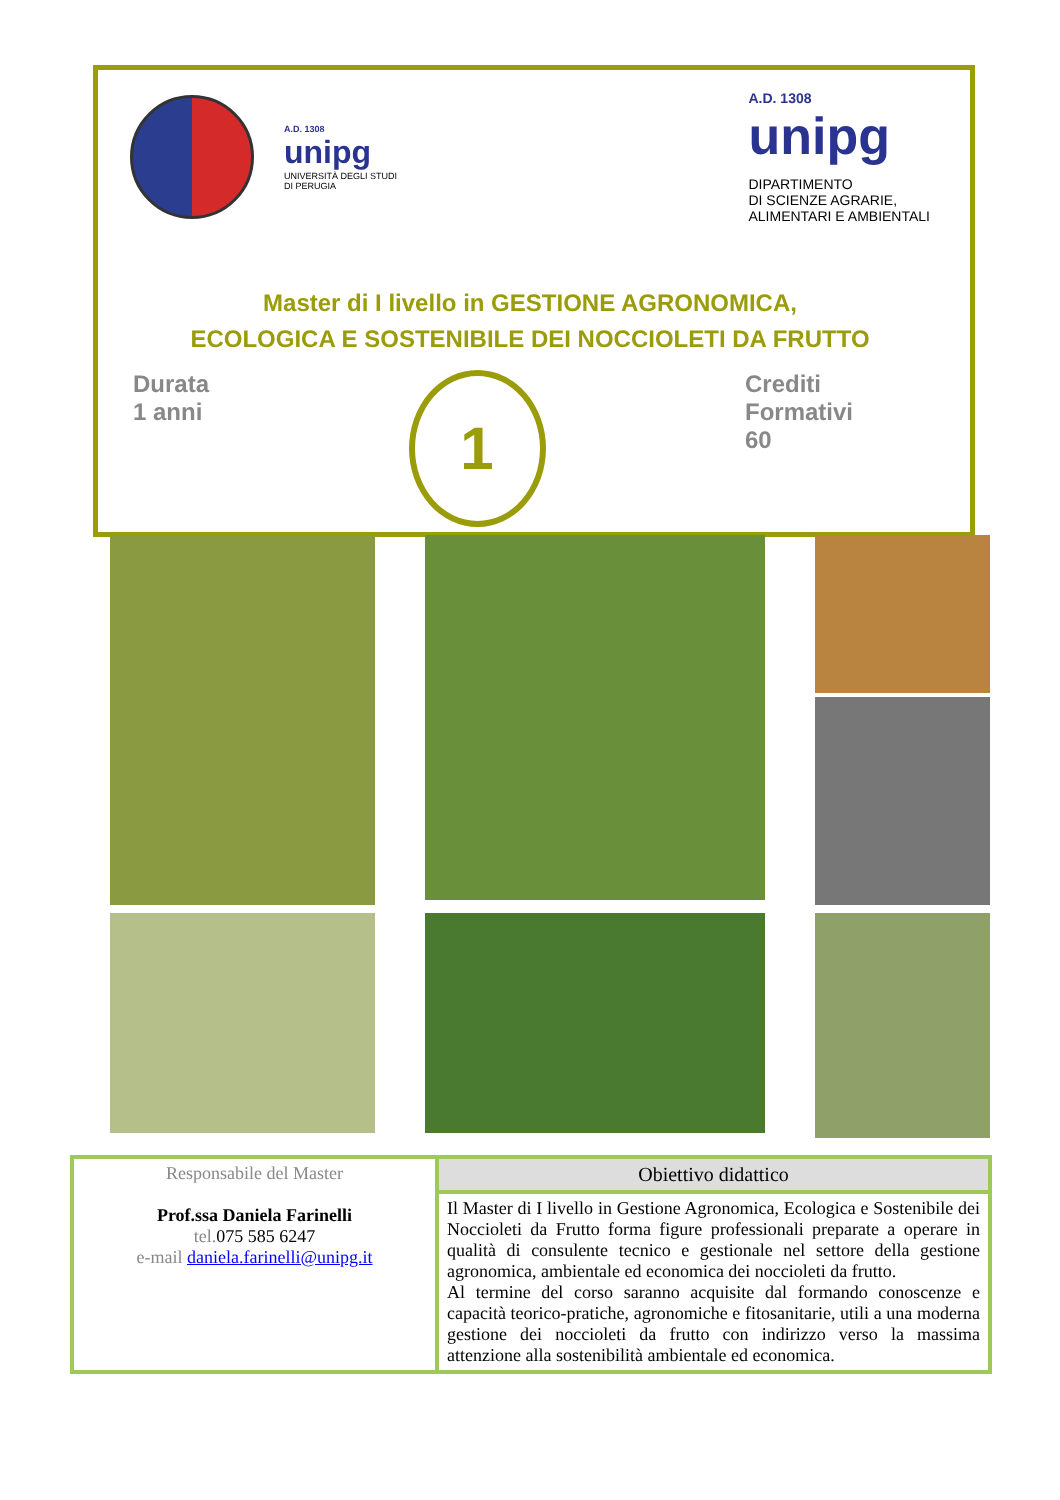A.D. 1308
unipg
UNIVERSITÀ DEGLI STUDI
DI PERUGIA
A.D. 1308
unipg
DIPARTIMENTO
DI SCIENZE AGRARIE,
ALIMENTARI E AMBIENTALI
Master di I livello in GESTIONE AGRONOMICA,
ECOLOGICA E SOSTENIBILE DEI NOCCIOLETI DA FRUTTO
Durata
1 anni
1
Crediti
Formativi
60
| Responsabile del Master Prof.ssa Daniela Farinelli tel. 075 585 6247 e-mail daniela.farinelli@unipg.it | Obiettivo didattico |
| | Il Master di I livello in Gestione Agronomica, Ecologica e Sostenibile dei Noccioleti da Frutto forma figure professionali preparate a operare in qualità di consulente tecnico e gestionale nel settore della gestione agronomica, ambientale ed economica dei noccioleti da frutto. Al termine del corso saranno acquisite dal formando conoscenze e capacità teorico-pratiche, agronomiche e fitosanitarie, utili a una moderna gestione dei noccioleti da frutto con indirizzo verso la massima attenzione alla sostenibilità ambientale ed economica. |